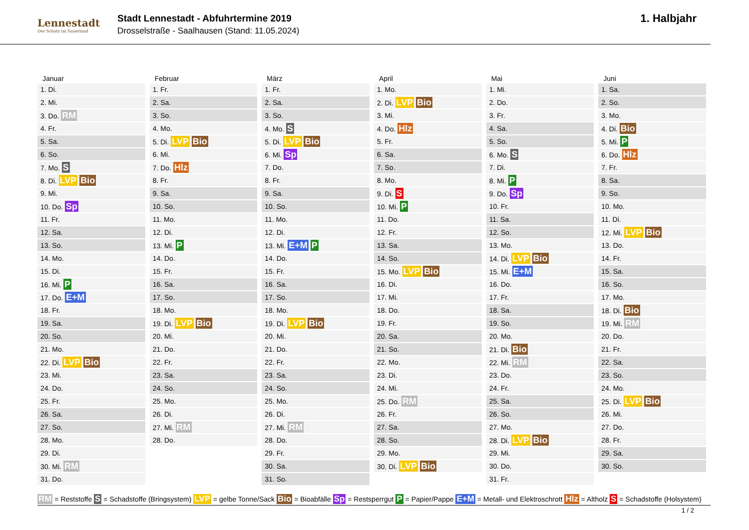Lennestadt
Der Schatz im Sauerland
Stadt Lennestadt - Abfuhrtermine 2019
Drosselstraße - Saalhausen (Stand: 11.05.2024)
1. Halbjahr
| Januar | Februar | März | April | Mai | Juni |
| --- | --- | --- | --- | --- | --- |
| 1. Di. | 1. Fr. | 1. Fr. | 1. Mo. | 1. Mi. | 1. Sa. |
| 2. Mi. | 2. Sa. | 2. Sa. | 2. Di. LVP Bio | 2. Do. | 2. So. |
| 3. Do. RM | 3. So. | 3. So. | 3. Mi. | 3. Fr. | 3. Mo. |
| 4. Fr. | 4. Mo. | 4. Mo. S | 4. Do. Hlz | 4. Sa. | 4. Di. Bio |
| 5. Sa. | 5. Di. LVP Bio | 5. Di. LVP Bio | 5. Fr. | 5. So. | 5. Mi. P |
| 6. So. | 6. Mi. | 6. Mi. Sp | 6. Sa. | 6. Mo. S | 6. Do. Hlz |
| 7. Mo. S | 7. Do. Hlz | 7. Do. | 7. So. | 7. Di. | 7. Fr. |
| 8. Di. LVP Bio | 8. Fr. | 8. Fr. | 8. Mo. | 8. Mi. P | 8. Sa. |
| 9. Mi. | 9. Sa. | 9. Sa. | 9. Di. S | 9. Do. Sp | 9. So. |
| 10. Do. Sp | 10. So. | 10. So. | 10. Mi. P | 10. Fr. | 10. Mo. |
| 11. Fr. | 11. Mo. | 11. Mo. | 11. Do. | 11. Sa. | 11. Di. |
| 12. Sa. | 12. Di. | 12. Di. | 12. Fr. | 12. So. | 12. Mi. LVP Bio |
| 13. So. | 13. Mi. P | 13. Mi. E+M P | 13. Sa. | 13. Mo. | 13. Do. |
| 14. Mo. | 14. Do. | 14. Do. | 14. So. | 14. Di. LVP Bio | 14. Fr. |
| 15. Di. | 15. Fr. | 15. Fr. | 15. Mo. LVP Bio | 15. Mi. E+M | 15. Sa. |
| 16. Mi. P | 16. Sa. | 16. Sa. | 16. Di. | 16. Do. | 16. So. |
| 17. Do. E+M | 17. So. | 17. So. | 17. Mi. | 17. Fr. | 17. Mo. |
| 18. Fr. | 18. Mo. | 18. Mo. | 18. Do. | 18. Sa. | 18. Di. Bio |
| 19. Sa. | 19. Di. LVP Bio | 19. Di. LVP Bio | 19. Fr. | 19. So. | 19. Mi. RM |
| 20. So. | 20. Mi. | 20. Mi. | 20. Sa. | 20. Mo. | 20. Do. |
| 21. Mo. | 21. Do. | 21. Do. | 21. So. | 21. Di. Bio | 21. Fr. |
| 22. Di. LVP Bio | 22. Fr. | 22. Fr. | 22. Mo. | 22. Mi. RM | 22. Sa. |
| 23. Mi. | 23. Sa. | 23. Sa. | 23. Di. | 23. Do. | 23. So. |
| 24. Do. | 24. So. | 24. So. | 24. Mi. | 24. Fr. | 24. Mo. |
| 25. Fr. | 25. Mo. | 25. Mo. | 25. Do. RM | 25. Sa. | 25. Di. LVP Bio |
| 26. Sa. | 26. Di. | 26. Di. | 26. Fr. | 26. So. | 26. Mi. |
| 27. So. | 27. Mi. RM | 27. Mi. RM | 27. Sa. | 27. Mo. | 27. Do. |
| 28. Mo. | 28. Do. | 28. Do. | 28. So. | 28. Di. LVP Bio | 28. Fr. |
| 29. Di. | | 29. Fr. | 29. Mo. | 29. Mi. | 29. Sa. |
| 30. Mi. RM | | 30. Sa. | 30. Di. LVP Bio | 30. Do. | 30. So. |
| 31. Do. | | 31. So. | | 31. Fr. | |
RM = Reststoffe S = Schadstoffe (Bringsystem) LVP = gelbe Tonne/Sack Bio = Bioabfälle Sp = Restsperrgut P = Papier/Pappe E+M = Metall- und Elektroschrott Hlz = Altholz S = Schadstoffe (Holsystem)
1 / 2